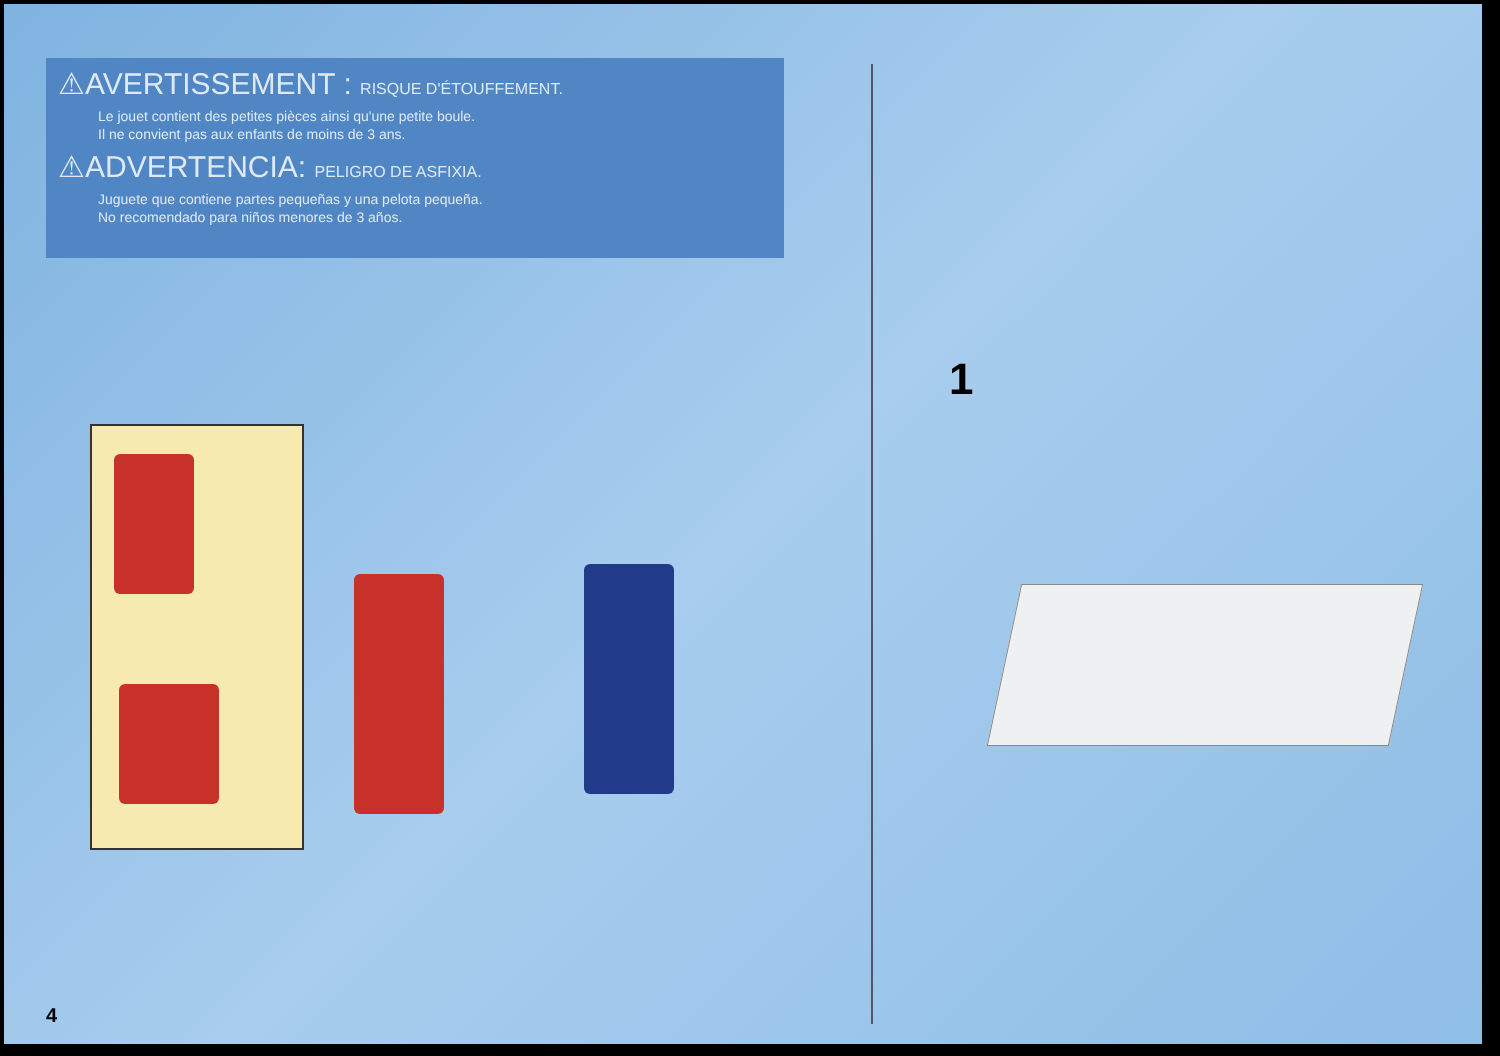⚠AVERTISSEMENT : RISQUE D'ÉTOUFFEMENT.
Le jouet contient des petites pièces ainsi qu'une petite boule.
Il ne convient pas aux enfants de moins de 3 ans.
⚠ADVERTENCIA: PELIGRO DE ASFIXIA.
Juguete que contiene partes pequeñas y una pelota pequeña.
No recomendado para niños menores de 3 años.
1
4